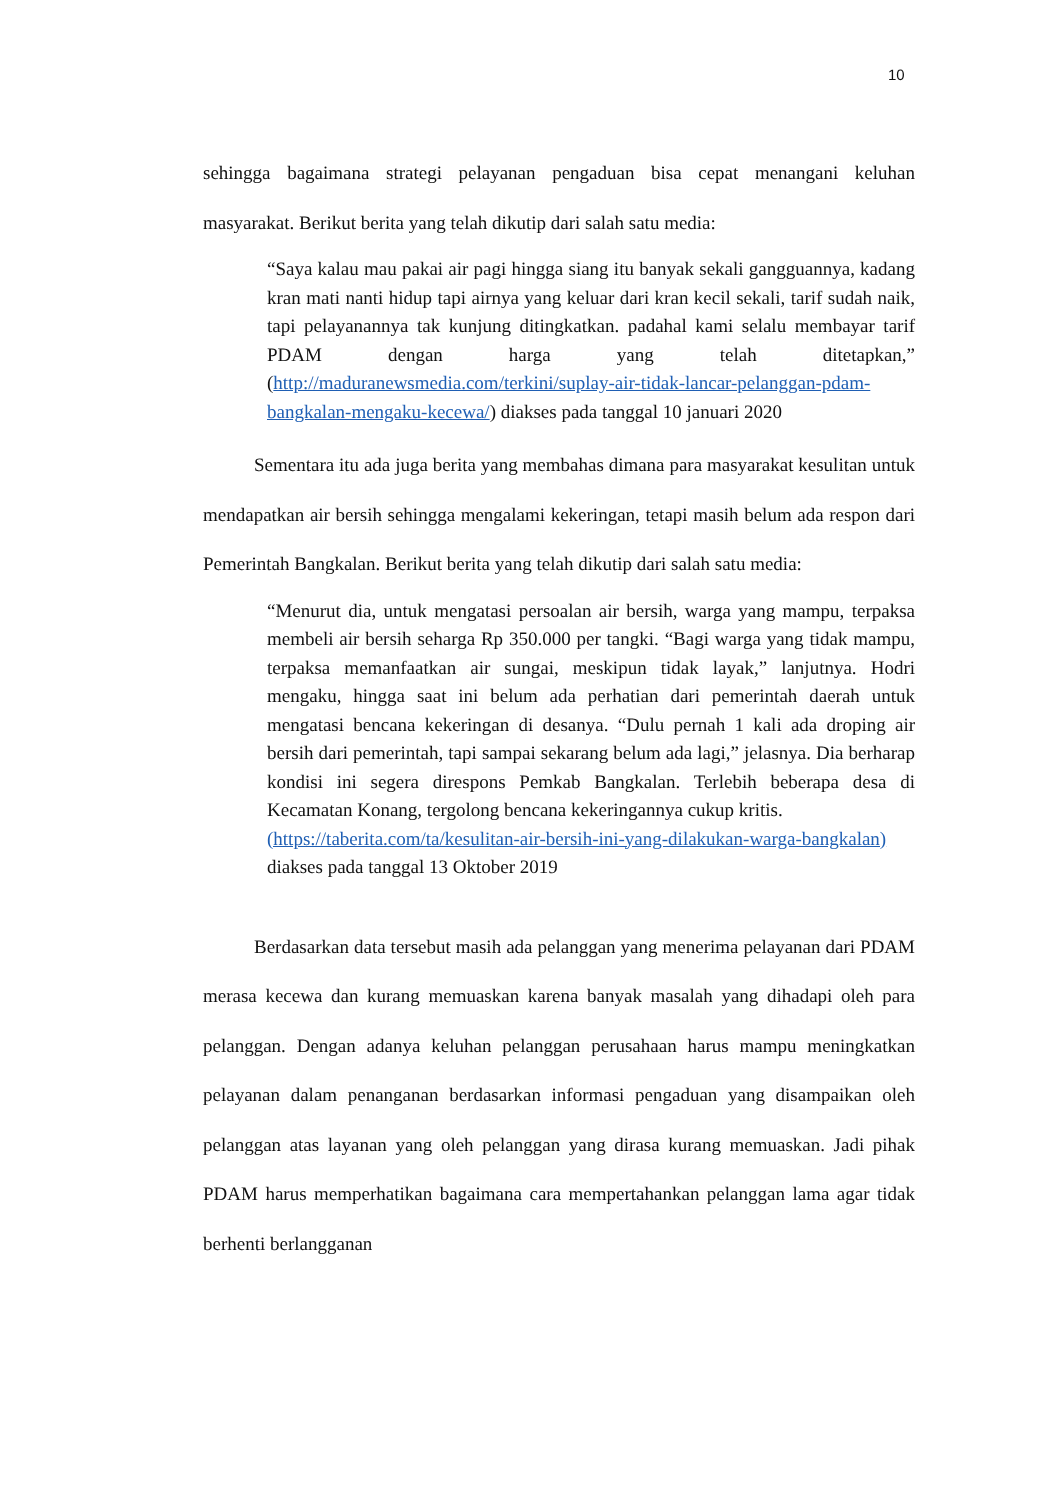10
sehingga bagaimana strategi pelayanan pengaduan bisa cepat menangani keluhan masyarakat. Berikut berita yang telah dikutip dari salah satu media:
“Saya kalau mau pakai air pagi hingga siang itu banyak sekali gangguannya, kadang kran mati nanti hidup tapi airnya yang keluar dari kran kecil sekali, tarif sudah naik, tapi pelayanannya tak kunjung ditingkatkan. padahal kami selalu membayar tarif PDAM dengan harga yang telah ditetapkan,” (http://maduranewsmedia.com/terkini/suplay-air-tidak-lancar-pelanggan-pdam-bangkalan-mengaku-kecewa/) diakses pada tanggal 10 januari 2020
Sementara itu ada juga berita yang membahas dimana para masyarakat kesulitan untuk mendapatkan air bersih sehingga mengalami kekeringan, tetapi masih belum ada respon dari Pemerintah Bangkalan. Berikut berita yang telah dikutip dari salah satu media:
“Menurut dia, untuk mengatasi persoalan air bersih, warga yang mampu, terpaksa membeli air bersih seharga Rp 350.000 per tangki. “Bagi warga yang tidak mampu, terpaksa memanfaatkan air sungai, meskipun tidak layak,” lanjutnya. Hodri mengaku, hingga saat ini belum ada perhatian dari pemerintah daerah untuk mengatasi bencana kekeringan di desanya. “Dulu pernah 1 kali ada droping air bersih dari pemerintah, tapi sampai sekarang belum ada lagi,” jelasnya. Dia berharap kondisi ini segera direspons Pemkab Bangkalan. Terlebih beberapa desa di Kecamatan Konang, tergolong bencana kekeringannya cukup kritis.
(https://taberita.com/ta/kesulitan-air-bersih-ini-yang-dilakukan-warga-bangkalan) diakses pada tanggal 13 Oktober 2019
Berdasarkan data tersebut masih ada pelanggan yang menerima pelayanan dari PDAM merasa kecewa dan kurang memuaskan karena banyak masalah yang dihadapi oleh para pelanggan. Dengan adanya keluhan pelanggan perusahaan harus mampu meningkatkan pelayanan dalam penanganan berdasarkan informasi pengaduan yang disampaikan oleh pelanggan atas layanan yang oleh pelanggan yang dirasa kurang memuaskan. Jadi pihak PDAM harus memperhatikan bagaimana cara mempertahankan pelanggan lama agar tidak berhenti berlangganan